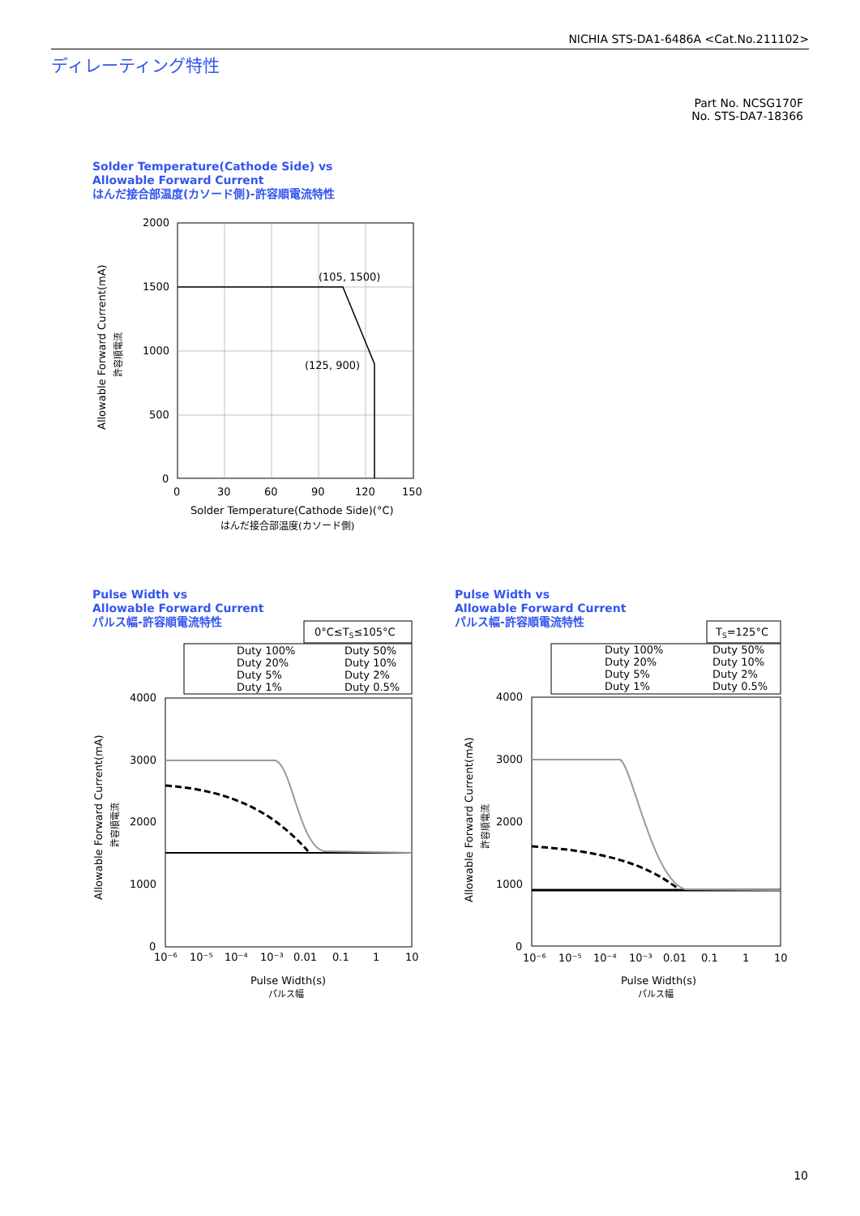NICHIA STS-DA1-6486A <Cat.No.211102>
ディレーティング特性
Part No. NCSG170F
No. STS-DA7-18366
Solder Temperature(Cathode Side) vs
Allowable Forward Current
はんだ接合部温度(カソード側)-許容順電流特性
2000
1500
1000
500
0
0
30
60
90
120
150
(105, 1500)
(125, 900)
Solder Temperature(Cathode Side)(°C)
はんだ接合部温度(カソード側)
Allowable Forward Current(mA)
許容順電流
Pulse Width vs
Allowable Forward Current
パルス幅-許容順電流特性
Pulse Width vs
Allowable Forward Current
パルス幅-許容順電流特性
0°C≤TS≤105°C
Duty 100%
Duty 50%
Duty 20%
Duty 10%
Duty 5%
Duty 2%
Duty 1%
Duty 0.5%
4000
3000
2000
1000
0
10⁻⁶
10⁻⁵
10⁻⁴
10⁻³
0.01
0.1
1
10
Pulse Width(s)
パルス幅
Allowable Forward Current(mA)
許容順電流
TS=125°C
Duty 100%
Duty 50%
Duty 20%
Duty 10%
Duty 5%
Duty 2%
Duty 1%
Duty 0.5%
4000
3000
2000
1000
0
10⁻⁶
10⁻⁵
10⁻⁴
10⁻³
0.01
0.1
1
10
Pulse Width(s)
パルス幅
Allowable Forward Current(mA)
許容順電流
10